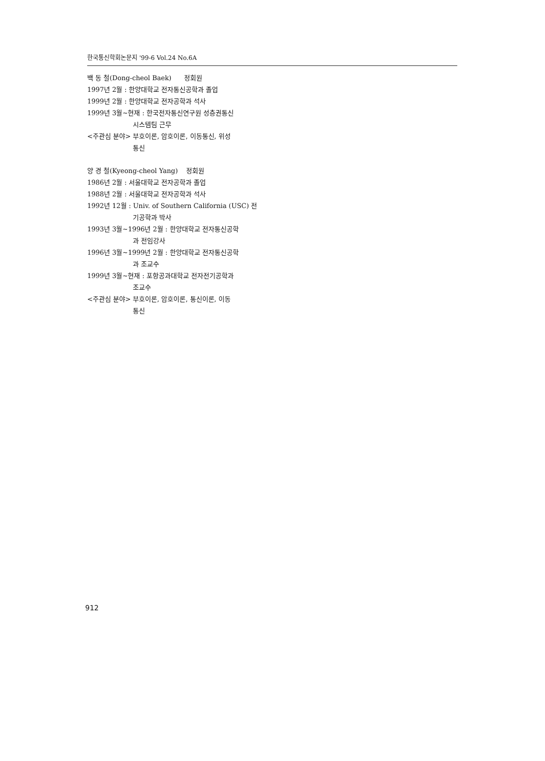한국통신학회논문지 '99-6 Vol.24 No.6A
백 동 철(Dong-cheol Baek) 정회원
1997년 2월 : 한양대학교 전자통신공학과 졸업
1999년 2월 : 한양대학교 전자공학과 석사
1999년 3월~현재 : 한국전자통신연구원 성층권통신
시스템팀 근무
<주관심 분야> 부호이론, 암호이론, 이동통신, 위성
통신
양 경 철(Kyeong-cheol Yang) 정회원
1986년 2월 : 서울대학교 전자공학과 졸업
1988년 2월 : 서울대학교 전자공학과 석사
1992년 12월 : Univ. of Southern California (USC) 전
기공학과 박사
1993년 3월~1996년 2월 : 한양대학교 전자통신공학
과 전임강사
1996년 3월~1999년 2월 : 한양대학교 전자통신공학
과 조교수
1999년 3월~현재 : 포항공과대학교 전자전기공학과
조교수
<주관심 분야> 부호이론, 암호이론, 통신이론, 이동
통신
912